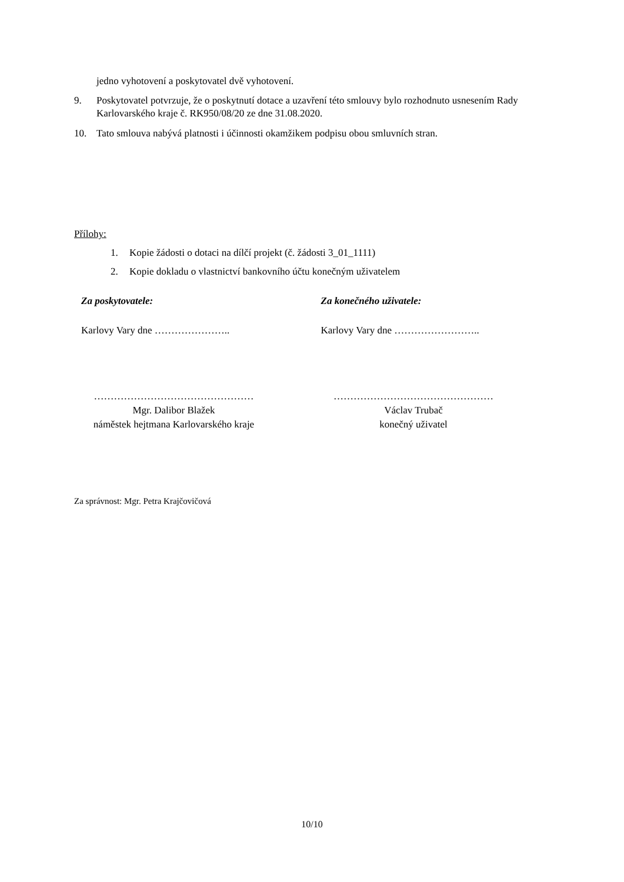jedno vyhotovení a poskytovatel dvě vyhotovení.
9. Poskytovatel potvrzuje, že o poskytnutí dotace a uzavření této smlouvy bylo rozhodnuto usnesením Rady Karlovarského kraje č. RK950/08/20 ze dne 31.08.2020.
10. Tato smlouva nabývá platnosti i účinnosti okamžikem podpisu obou smluvních stran.
Přílohy:
1. Kopie žádosti o dotaci na dílčí projekt (č. žádosti 3_01_1111)
2. Kopie dokladu o vlastnictví bankovního účtu konečným uživatelem
Za poskytovatele:
Karlovy Vary dne …………………..
…………………………………………
Mgr. Dalibor Blažek
náměstek hejtmana Karlovarského kraje
Za konečného uživatele:
Karlovy Vary dne ……………………..
…………………………………………
Václav Trubač
konečný uživatel
Za správnost: Mgr. Petra Krajčovičová
10/10